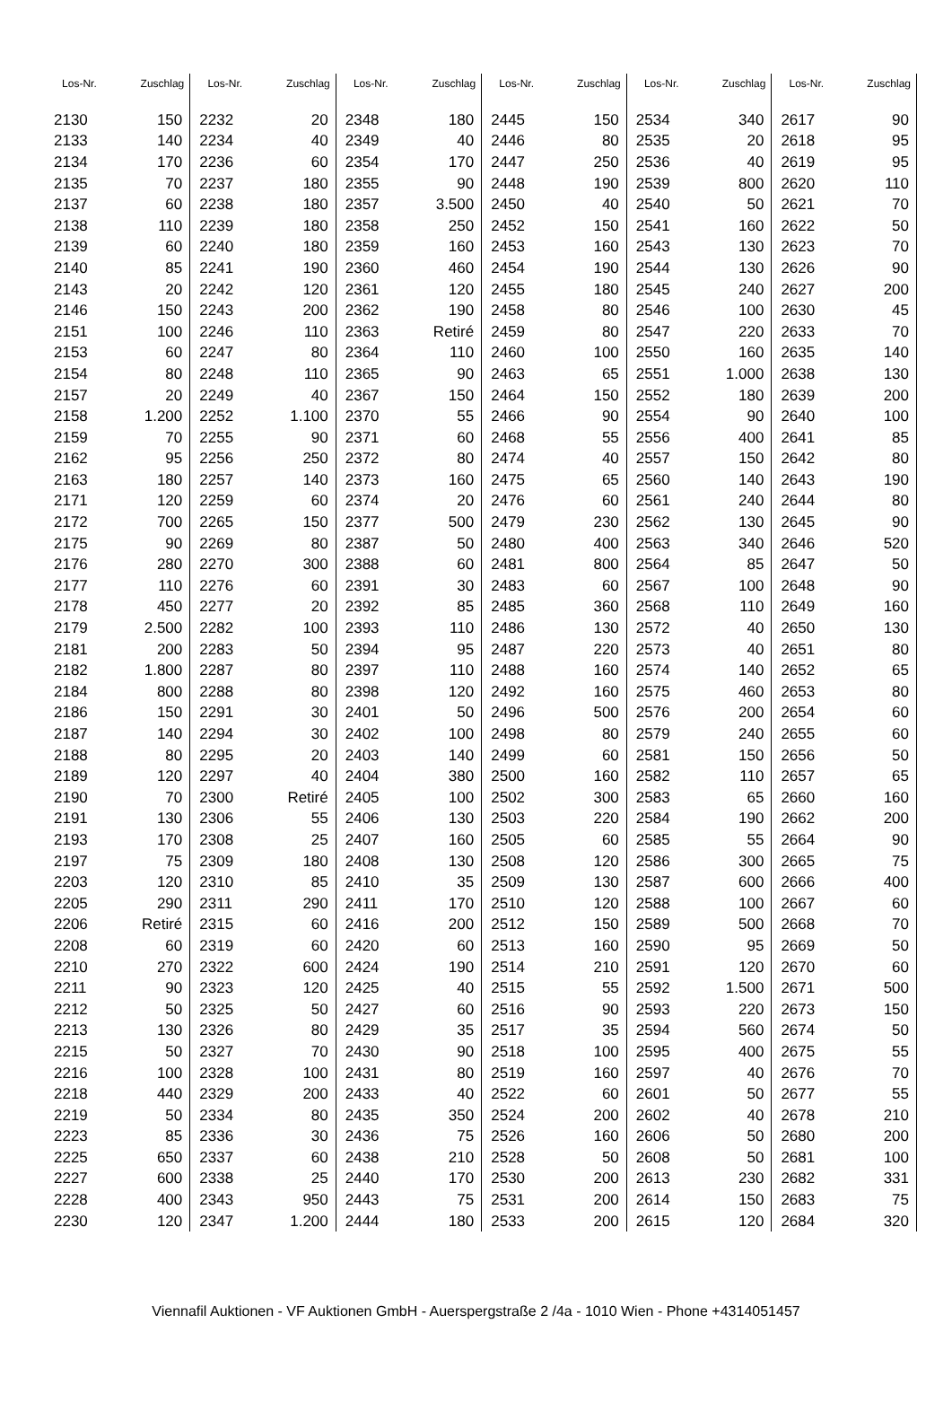| Los-Nr. | Zuschlag | Los-Nr. | Zuschlag | Los-Nr. | Zuschlag | Los-Nr. | Zuschlag | Los-Nr. | Zuschlag | Los-Nr. | Zuschlag |
| --- | --- | --- | --- | --- | --- | --- | --- | --- | --- | --- | --- |
| 2130 | 150 | 2232 | 20 | 2348 | 180 | 2445 | 150 | 2534 | 340 | 2617 | 90 |
| 2133 | 140 | 2234 | 40 | 2349 | 40 | 2446 | 80 | 2535 | 20 | 2618 | 95 |
| 2134 | 170 | 2236 | 60 | 2354 | 170 | 2447 | 250 | 2536 | 40 | 2619 | 95 |
| 2135 | 70 | 2237 | 180 | 2355 | 90 | 2448 | 190 | 2539 | 800 | 2620 | 110 |
| 2137 | 60 | 2238 | 180 | 2357 | 3.500 | 2450 | 40 | 2540 | 50 | 2621 | 70 |
| 2138 | 110 | 2239 | 180 | 2358 | 250 | 2452 | 150 | 2541 | 160 | 2622 | 50 |
| 2139 | 60 | 2240 | 180 | 2359 | 160 | 2453 | 160 | 2543 | 130 | 2623 | 70 |
| 2140 | 85 | 2241 | 190 | 2360 | 460 | 2454 | 190 | 2544 | 130 | 2626 | 90 |
| 2143 | 20 | 2242 | 120 | 2361 | 120 | 2455 | 180 | 2545 | 240 | 2627 | 200 |
| 2146 | 150 | 2243 | 200 | 2362 | 190 | 2458 | 80 | 2546 | 100 | 2630 | 45 |
| 2151 | 100 | 2246 | 110 | 2363 | Retiré | 2459 | 80 | 2547 | 220 | 2633 | 70 |
| 2153 | 60 | 2247 | 80 | 2364 | 110 | 2460 | 100 | 2550 | 160 | 2635 | 140 |
| 2154 | 80 | 2248 | 110 | 2365 | 90 | 2463 | 65 | 2551 | 1.000 | 2638 | 130 |
| 2157 | 20 | 2249 | 40 | 2367 | 150 | 2464 | 150 | 2552 | 180 | 2639 | 200 |
| 2158 | 1.200 | 2252 | 1.100 | 2370 | 55 | 2466 | 90 | 2554 | 90 | 2640 | 100 |
| 2159 | 70 | 2255 | 90 | 2371 | 60 | 2468 | 55 | 2556 | 400 | 2641 | 85 |
| 2162 | 95 | 2256 | 250 | 2372 | 80 | 2474 | 40 | 2557 | 150 | 2642 | 80 |
| 2163 | 180 | 2257 | 140 | 2373 | 160 | 2475 | 65 | 2560 | 140 | 2643 | 190 |
| 2171 | 120 | 2259 | 60 | 2374 | 20 | 2476 | 60 | 2561 | 240 | 2644 | 80 |
| 2172 | 700 | 2265 | 150 | 2377 | 500 | 2479 | 230 | 2562 | 130 | 2645 | 90 |
| 2175 | 90 | 2269 | 80 | 2387 | 50 | 2480 | 400 | 2563 | 340 | 2646 | 520 |
| 2176 | 280 | 2270 | 300 | 2388 | 60 | 2481 | 800 | 2564 | 85 | 2647 | 50 |
| 2177 | 110 | 2276 | 60 | 2391 | 30 | 2483 | 60 | 2567 | 100 | 2648 | 90 |
| 2178 | 450 | 2277 | 20 | 2392 | 85 | 2485 | 360 | 2568 | 110 | 2649 | 160 |
| 2179 | 2.500 | 2282 | 100 | 2393 | 110 | 2486 | 130 | 2572 | 40 | 2650 | 130 |
| 2181 | 200 | 2283 | 50 | 2394 | 95 | 2487 | 220 | 2573 | 40 | 2651 | 80 |
| 2182 | 1.800 | 2287 | 80 | 2397 | 110 | 2488 | 160 | 2574 | 140 | 2652 | 65 |
| 2184 | 800 | 2288 | 80 | 2398 | 120 | 2492 | 160 | 2575 | 460 | 2653 | 80 |
| 2186 | 150 | 2291 | 30 | 2401 | 50 | 2496 | 500 | 2576 | 200 | 2654 | 60 |
| 2187 | 140 | 2294 | 30 | 2402 | 100 | 2498 | 80 | 2579 | 240 | 2655 | 60 |
| 2188 | 80 | 2295 | 20 | 2403 | 140 | 2499 | 60 | 2581 | 150 | 2656 | 50 |
| 2189 | 120 | 2297 | 40 | 2404 | 380 | 2500 | 160 | 2582 | 110 | 2657 | 65 |
| 2190 | 70 | 2300 | Retiré | 2405 | 100 | 2502 | 300 | 2583 | 65 | 2660 | 160 |
| 2191 | 130 | 2306 | 55 | 2406 | 130 | 2503 | 220 | 2584 | 190 | 2662 | 200 |
| 2193 | 170 | 2308 | 25 | 2407 | 160 | 2505 | 60 | 2585 | 55 | 2664 | 90 |
| 2197 | 75 | 2309 | 180 | 2408 | 130 | 2508 | 120 | 2586 | 300 | 2665 | 75 |
| 2203 | 120 | 2310 | 85 | 2410 | 35 | 2509 | 130 | 2587 | 600 | 2666 | 400 |
| 2205 | 290 | 2311 | 290 | 2411 | 170 | 2510 | 120 | 2588 | 100 | 2667 | 60 |
| 2206 | Retiré | 2315 | 60 | 2416 | 200 | 2512 | 150 | 2589 | 500 | 2668 | 70 |
| 2208 | 60 | 2319 | 60 | 2420 | 60 | 2513 | 160 | 2590 | 95 | 2669 | 50 |
| 2210 | 270 | 2322 | 600 | 2424 | 190 | 2514 | 210 | 2591 | 120 | 2670 | 60 |
| 2211 | 90 | 2323 | 120 | 2425 | 40 | 2515 | 55 | 2592 | 1.500 | 2671 | 500 |
| 2212 | 50 | 2325 | 50 | 2427 | 60 | 2516 | 90 | 2593 | 220 | 2673 | 150 |
| 2213 | 130 | 2326 | 80 | 2429 | 35 | 2517 | 35 | 2594 | 560 | 2674 | 50 |
| 2215 | 50 | 2327 | 70 | 2430 | 90 | 2518 | 100 | 2595 | 400 | 2675 | 55 |
| 2216 | 100 | 2328 | 100 | 2431 | 80 | 2519 | 160 | 2597 | 40 | 2676 | 70 |
| 2218 | 440 | 2329 | 200 | 2433 | 40 | 2522 | 60 | 2601 | 50 | 2677 | 55 |
| 2219 | 50 | 2334 | 80 | 2435 | 350 | 2524 | 200 | 2602 | 40 | 2678 | 210 |
| 2223 | 85 | 2336 | 30 | 2436 | 75 | 2526 | 160 | 2606 | 50 | 2680 | 200 |
| 2225 | 650 | 2337 | 60 | 2438 | 210 | 2528 | 50 | 2608 | 50 | 2681 | 100 |
| 2227 | 600 | 2338 | 25 | 2440 | 170 | 2530 | 200 | 2613 | 230 | 2682 | 331 |
| 2228 | 400 | 2343 | 950 | 2443 | 75 | 2531 | 200 | 2614 | 150 | 2683 | 75 |
| 2230 | 120 | 2347 | 1.200 | 2444 | 180 | 2533 | 200 | 2615 | 120 | 2684 | 320 |
Viennafil Auktionen - VF Auktionen GmbH - Auerspergstraße 2 /4a - 1010 Wien - Phone +4314051457